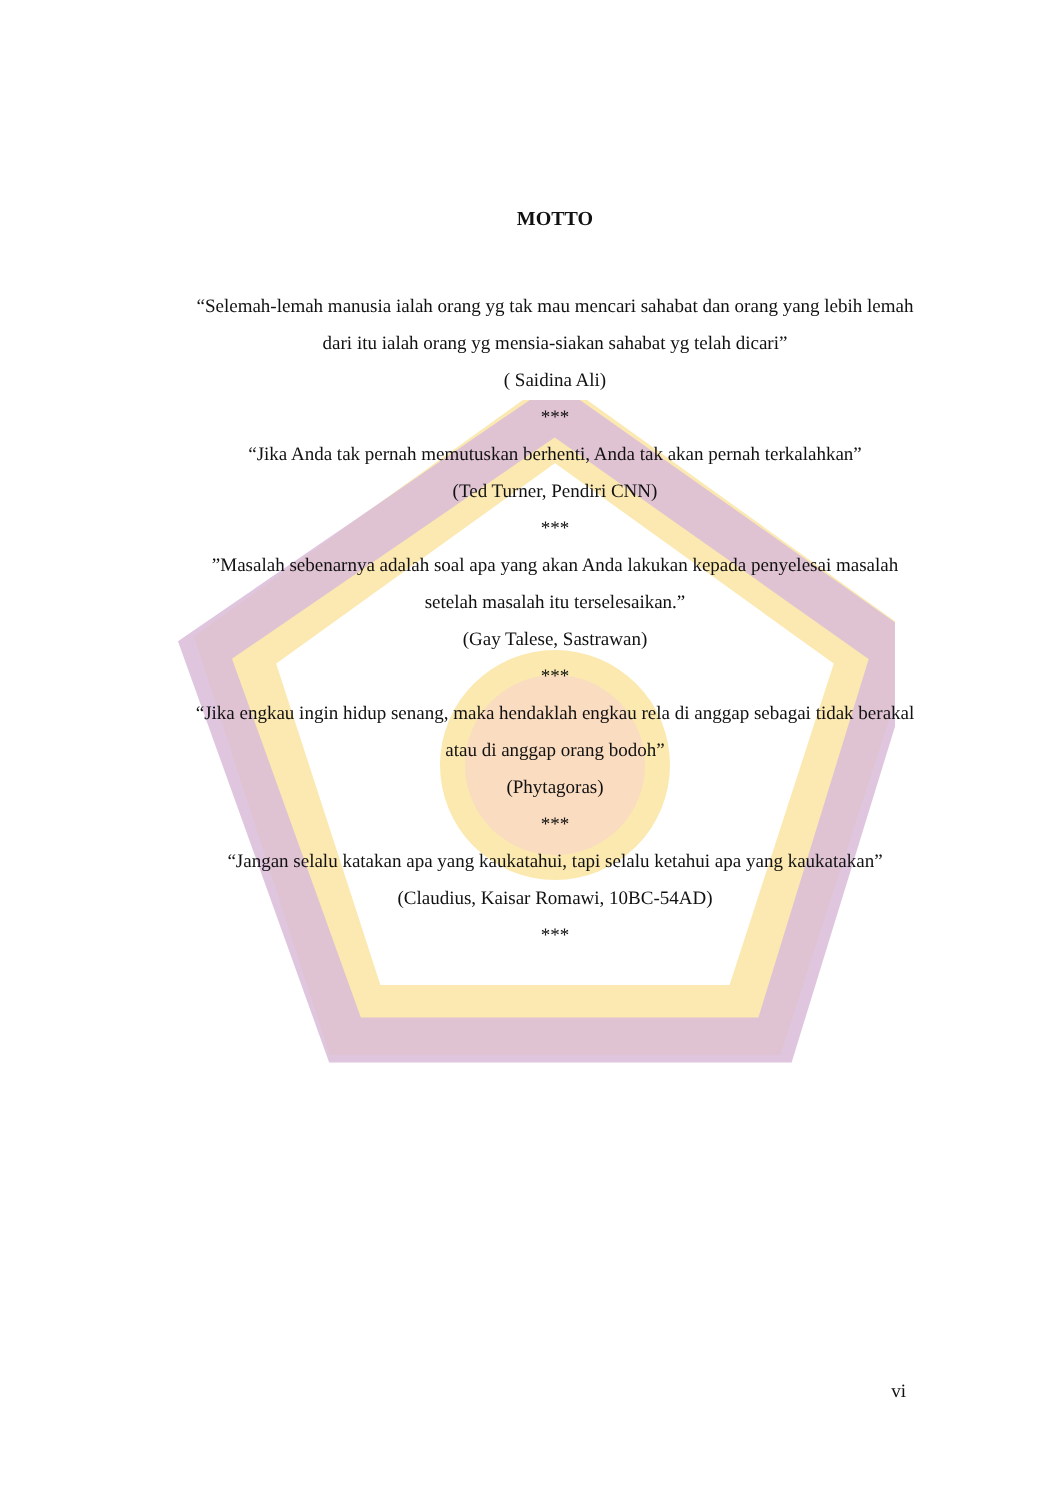MOTTO
“Selemah-lemah manusia ialah orang yg tak mau mencari sahabat dan orang yang lebih lemah dari itu ialah orang yg mensia-siakan sahabat yg telah dicari”
( Saidina Ali)
***
“Jika Anda tak pernah memutuskan berhenti, Anda tak akan pernah terkalahkan”
(Ted Turner, Pendiri CNN)
***
”Masalah sebenarnya adalah soal apa yang akan Anda lakukan kepada penyelesai masalah setelah masalah itu terselesaikan.”
(Gay Talese, Sastrawan)
***
“Jika engkau ingin hidup senang, maka hendaklah engkau rela di anggap sebagai tidak berakal atau di anggap orang bodoh”
(Phytagoras)
***
“Jangan selalu katakan apa yang kaukatahui, tapi selalu ketahui apa yang kaukatakan”
(Claudius, Kaisar Romawi, 10BC-54AD)
***
vi